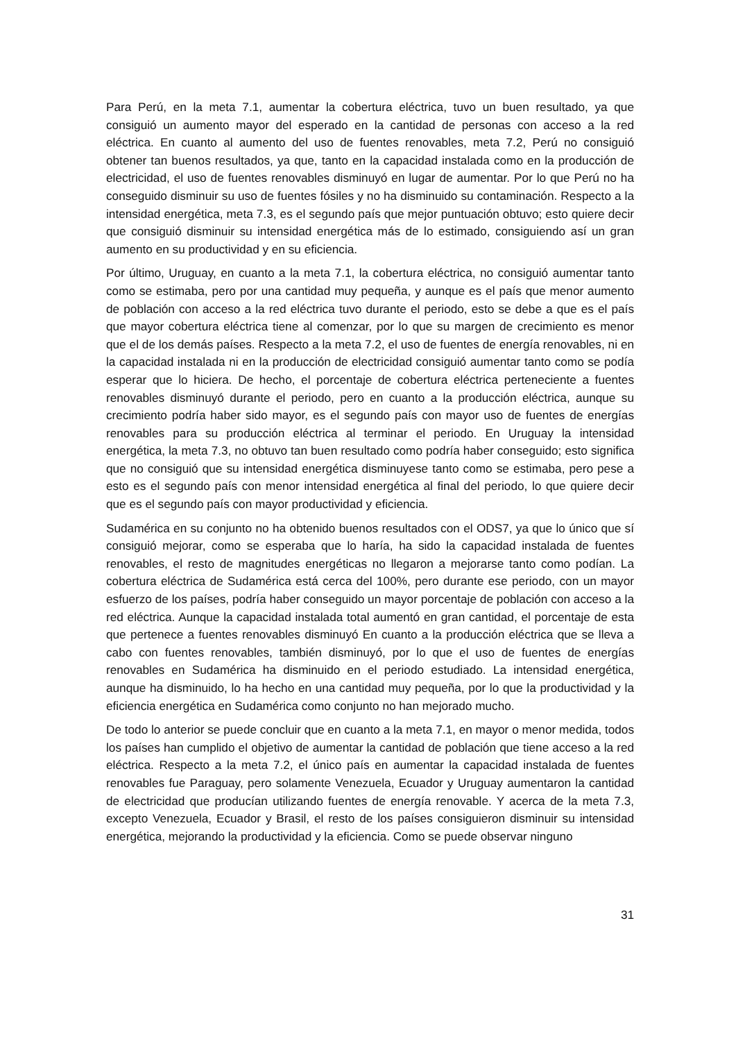Para Perú, en la meta 7.1, aumentar la cobertura eléctrica, tuvo un buen resultado, ya que consiguió un aumento mayor del esperado en la cantidad de personas con acceso a la red eléctrica. En cuanto al aumento del uso de fuentes renovables, meta 7.2, Perú no consiguió obtener tan buenos resultados, ya que, tanto en la capacidad instalada como en la producción de electricidad, el uso de fuentes renovables disminuyó en lugar de aumentar. Por lo que Perú no ha conseguido disminuir su uso de fuentes fósiles y no ha disminuido su contaminación. Respecto a la intensidad energética, meta 7.3, es el segundo país que mejor puntuación obtuvo; esto quiere decir que consiguió disminuir su intensidad energética más de lo estimado, consiguiendo así un gran aumento en su productividad y en su eficiencia.
Por último, Uruguay, en cuanto a la meta 7.1, la cobertura eléctrica, no consiguió aumentar tanto como se estimaba, pero por una cantidad muy pequeña, y aunque es el país que menor aumento de población con acceso a la red eléctrica tuvo durante el periodo, esto se debe a que es el país que mayor cobertura eléctrica tiene al comenzar, por lo que su margen de crecimiento es menor que el de los demás países. Respecto a la meta 7.2, el uso de fuentes de energía renovables, ni en la capacidad instalada ni en la producción de electricidad consiguió aumentar tanto como se podía esperar que lo hiciera. De hecho, el porcentaje de cobertura eléctrica perteneciente a fuentes renovables disminuyó durante el periodo, pero en cuanto a la producción eléctrica, aunque su crecimiento podría haber sido mayor, es el segundo país con mayor uso de fuentes de energías renovables para su producción eléctrica al terminar el periodo. En Uruguay la intensidad energética, la meta 7.3, no obtuvo tan buen resultado como podría haber conseguido; esto significa que no consiguió que su intensidad energética disminuyese tanto como se estimaba, pero pese a esto es el segundo país con menor intensidad energética al final del periodo, lo que quiere decir que es el segundo país con mayor productividad y eficiencia.
Sudamérica en su conjunto no ha obtenido buenos resultados con el ODS7, ya que lo único que sí consiguió mejorar, como se esperaba que lo haría, ha sido la capacidad instalada de fuentes renovables, el resto de magnitudes energéticas no llegaron a mejorarse tanto como podían. La cobertura eléctrica de Sudamérica está cerca del 100%, pero durante ese periodo, con un mayor esfuerzo de los países, podría haber conseguido un mayor porcentaje de población con acceso a la red eléctrica. Aunque la capacidad instalada total aumentó en gran cantidad, el porcentaje de esta que pertenece a fuentes renovables disminuyó En cuanto a la producción eléctrica que se lleva a cabo con fuentes renovables, también disminuyó, por lo que el uso de fuentes de energías renovables en Sudamérica ha disminuido en el periodo estudiado. La intensidad energética, aunque ha disminuido, lo ha hecho en una cantidad muy pequeña, por lo que la productividad y la eficiencia energética en Sudamérica como conjunto no han mejorado mucho.
De todo lo anterior se puede concluir que en cuanto a la meta 7.1, en mayor o menor medida, todos los países han cumplido el objetivo de aumentar la cantidad de población que tiene acceso a la red eléctrica. Respecto a la meta 7.2, el único país en aumentar la capacidad instalada de fuentes renovables fue Paraguay, pero solamente Venezuela, Ecuador y Uruguay aumentaron la cantidad de electricidad que producían utilizando fuentes de energía renovable. Y acerca de la meta 7.3, excepto Venezuela, Ecuador y Brasil, el resto de los países consiguieron disminuir su intensidad energética, mejorando la productividad y la eficiencia. Como se puede observar ninguno
31